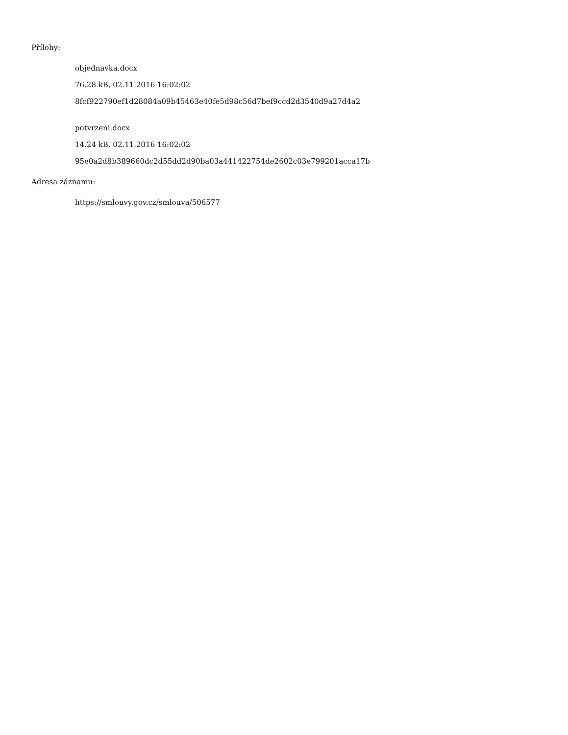Přílohy:
objednavka.docx
76.28 kB, 02.11.2016 16:02:02
8fcf922790ef1d28084a09b45463e40fe5d98c56d7bef9ccd2d3540d9a27d4a2
potvrzeni.docx
14.24 kB, 02.11.2016 16:02:02
95e0a2d8b389660dc2d55dd2d90ba03a441422754de2602c03e799201acca17b
Adresa záznamu:
https://smlouvy.gov.cz/smlouva/506577